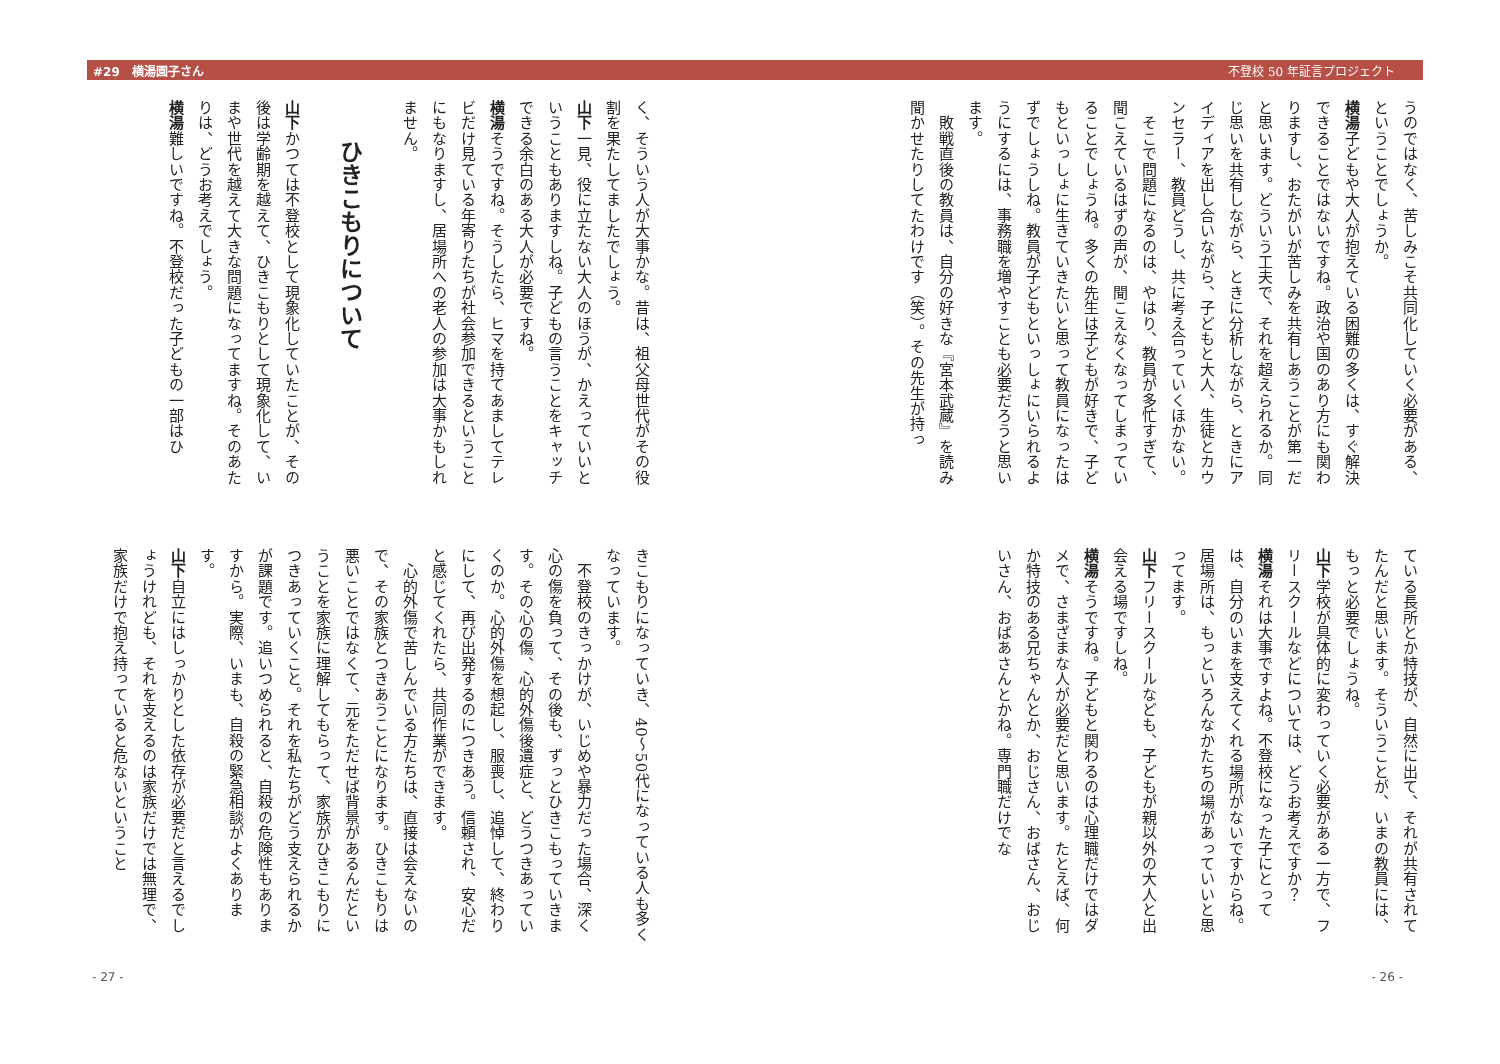#29　横湯園子さん 不登校 50 年証言プロジェクト
うのではなく、苦しみこそ共同化していく必要がある、ということでしょうか。
横湯子どもや大人が抱えている困難の多くは、すぐ解決できることではないですね。政治や国のあり方にも関わりますし、おたがいが苦しみを共有しあうことが第一だと思います。どういう工夫で、それを超えられるか。同じ思いを共有しながら、ときに分析しながら、ときにアイディアを出し合いながら、子どもと大人、生徒とカウンセラー、教員どうし、共に考え合っていくほかない。
　そこで問題になるのは、やはり、教員が多忙すぎて、聞こえているはずの声が、聞こえなくなってしまっていることでしょうね。多くの先生は子どもが好きで、子どもといっしょに生きていきたいと思って教員になったはずでしょうしね。教員が子どもといっしょにいられるようにするには、事務職を増やすことも必要だろうと思います。
　敗戦直後の教員は、自分の好きな『宮本武蔵』を読み聞かせたりしてたわけです（笑）。その先生が持っ
ている長所とか特技が、自然に出て、それが共有されてたんだと思います。そういうことが、いまの教員には、もっと必要でしょうね。
山下学校が具体的に変わっていく必要がある一方で、フリースクールなどについては、どうお考えですか？
横湯それは大事ですよね。不登校になった子にとっては、自分のいまを支えてくれる場所がないですからね。居場所は、もっといろんなかたちの場があっていいと思ってます。
山下フリースクールなども、子どもが親以外の大人と出会える場ですしね。
横湯そうですね。子どもと関わるのは心理職だけではダメで、さまざまな人が必要だと思います。たとえば、何か特技のある兄ちゃんとか、おじさん、おばさん、おじいさん、おばあさんとかね。専門職だけでな
- 26 -
く、そういう人が大事かな。昔は、祖父母世代がその役割を果たしてましたでしょう。
山下一見、役に立たない大人のほうが、かえっていいということもありますしね。子どもの言うことをキャッチできる余白のある大人が必要ですね。
横湯そうですね。そうしたら、ヒマを持てあましてテレビだけ見ている年寄りたちが社会参加できるということにもなりますし、居場所への老人の参加は大事かもしれません。
ひきこもりについて
山下かつては不登校として現象化していたことが、その後は学齢期を越えて、ひきこもりとして現象化して、いまや世代を越えて大きな問題になってますね。そのあたりは、どうお考えでしょう。
横湯難しいですね。不登校だった子どもの一部はひ
きこもりになっていき、40～50代になっている人も多くなっています。
　不登校のきっかけが、いじめや暴力だった場合、深く心の傷を負って、その後も、ずっとひきこもっていきます。その心の傷、心的外傷後遺症と、どうつきあっていくのか。心的外傷を想起し、服喪し、追悼して、終わりにして、再び出発するのにつきあう。信頼され、安心だと感じてくれたら、共同作業ができます。
　心的外傷で苦しんでいる方たちは、直接は会えないので、その家族とつきあうことになります。ひきこもりは悪いことではなくて、元をただせば背景があるんだということを家族に理解してもらって、家族がひきこもりにつきあっていくこと。それを私たちがどう支えられるかが課題です。追いつめられると、自殺の危険性もありますから。実際、いまも、自殺の緊急相談がよくあります。
山下自立にはしっかりとした依存が必要だと言えるでしょうけれども、それを支えるのは家族だけでは無理で、家族だけで抱え持っていると危ないということ
- 27 -